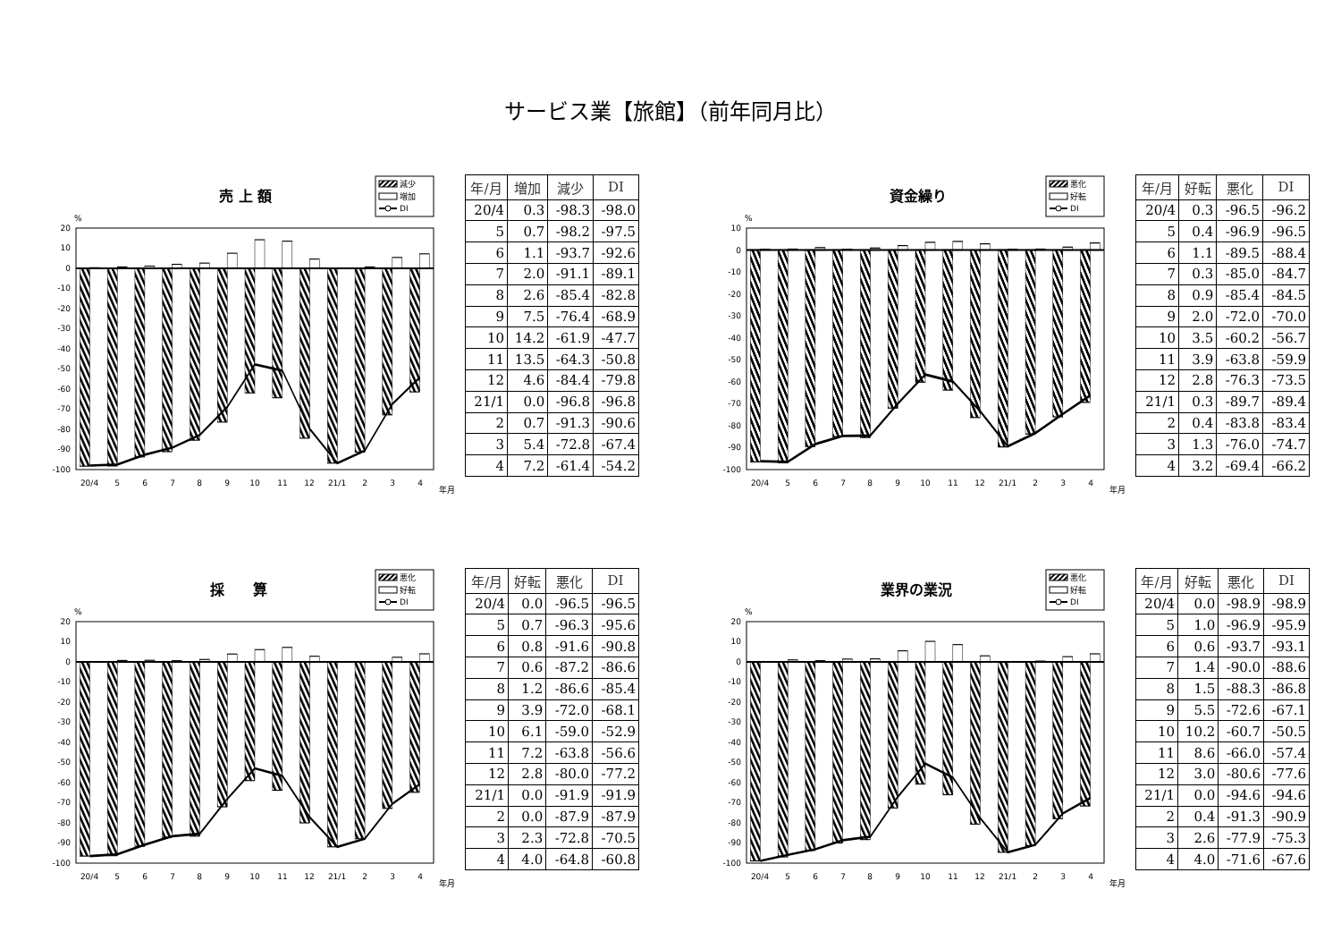サービス業【旅館】（前年同月比）
売 上 額
減少
増加
DI
%
20
10
0
-10
-20
-30
-40
-50
-60
-70
-80
-90
-100
20/4
5
6
7
8
9
10
11
12
21/1
2
3
4
年月
| 年/月 | 増加 | 減少 | DI |
| --- | --- | --- | --- |
| 20/4 | 0.3 | -98.3 | -98.0 |
| 5 | 0.7 | -98.2 | -97.5 |
| 6 | 1.1 | -93.7 | -92.6 |
| 7 | 2.0 | -91.1 | -89.1 |
| 8 | 2.6 | -85.4 | -82.8 |
| 9 | 7.5 | -76.4 | -68.9 |
| 10 | 14.2 | -61.9 | -47.7 |
| 11 | 13.5 | -64.3 | -50.8 |
| 12 | 4.6 | -84.4 | -79.8 |
| 21/1 | 0.0 | -96.8 | -96.8 |
| 2 | 0.7 | -91.3 | -90.6 |
| 3 | 5.4 | -72.8 | -67.4 |
| 4 | 7.2 | -61.4 | -54.2 |
資金繰り
悪化
好転
DI
%
10
0
-10
-20
-30
-40
-50
-60
-70
-80
-90
-100
20/4
5
6
7
8
9
10
11
12
21/1
2
3
4
年月
| 年/月 | 好転 | 悪化 | DI |
| --- | --- | --- | --- |
| 20/4 | 0.3 | -96.5 | -96.2 |
| 5 | 0.4 | -96.9 | -96.5 |
| 6 | 1.1 | -89.5 | -88.4 |
| 7 | 0.3 | -85.0 | -84.7 |
| 8 | 0.9 | -85.4 | -84.5 |
| 9 | 2.0 | -72.0 | -70.0 |
| 10 | 3.5 | -60.2 | -56.7 |
| 11 | 3.9 | -63.8 | -59.9 |
| 12 | 2.8 | -76.3 | -73.5 |
| 21/1 | 0.3 | -89.7 | -89.4 |
| 2 | 0.4 | -83.8 | -83.4 |
| 3 | 1.3 | -76.0 | -74.7 |
| 4 | 3.2 | -69.4 | -66.2 |
採　　算
悪化
好転
DI
%
20
10
0
-10
-20
-30
-40
-50
-60
-70
-80
-90
-100
20/4
5
6
7
8
9
10
11
12
21/1
2
3
4
年月
| 年/月 | 好転 | 悪化 | DI |
| --- | --- | --- | --- |
| 20/4 | 0.0 | -96.5 | -96.5 |
| 5 | 0.7 | -96.3 | -95.6 |
| 6 | 0.8 | -91.6 | -90.8 |
| 7 | 0.6 | -87.2 | -86.6 |
| 8 | 1.2 | -86.6 | -85.4 |
| 9 | 3.9 | -72.0 | -68.1 |
| 10 | 6.1 | -59.0 | -52.9 |
| 11 | 7.2 | -63.8 | -56.6 |
| 12 | 2.8 | -80.0 | -77.2 |
| 21/1 | 0.0 | -91.9 | -91.9 |
| 2 | 0.0 | -87.9 | -87.9 |
| 3 | 2.3 | -72.8 | -70.5 |
| 4 | 4.0 | -64.8 | -60.8 |
業界の業況
悪化
好転
DI
%
20
10
0
-10
-20
-30
-40
-50
-60
-70
-80
-90
-100
20/4
5
6
7
8
9
10
11
12
21/1
2
3
4
年月
| 年/月 | 好転 | 悪化 | DI |
| --- | --- | --- | --- |
| 20/4 | 0.0 | -98.9 | -98.9 |
| 5 | 1.0 | -96.9 | -95.9 |
| 6 | 0.6 | -93.7 | -93.1 |
| 7 | 1.4 | -90.0 | -88.6 |
| 8 | 1.5 | -88.3 | -86.8 |
| 9 | 5.5 | -72.6 | -67.1 |
| 10 | 10.2 | -60.7 | -50.5 |
| 11 | 8.6 | -66.0 | -57.4 |
| 12 | 3.0 | -80.6 | -77.6 |
| 21/1 | 0.0 | -94.6 | -94.6 |
| 2 | 0.4 | -91.3 | -90.9 |
| 3 | 2.6 | -77.9 | -75.3 |
| 4 | 4.0 | -71.6 | -67.6 |